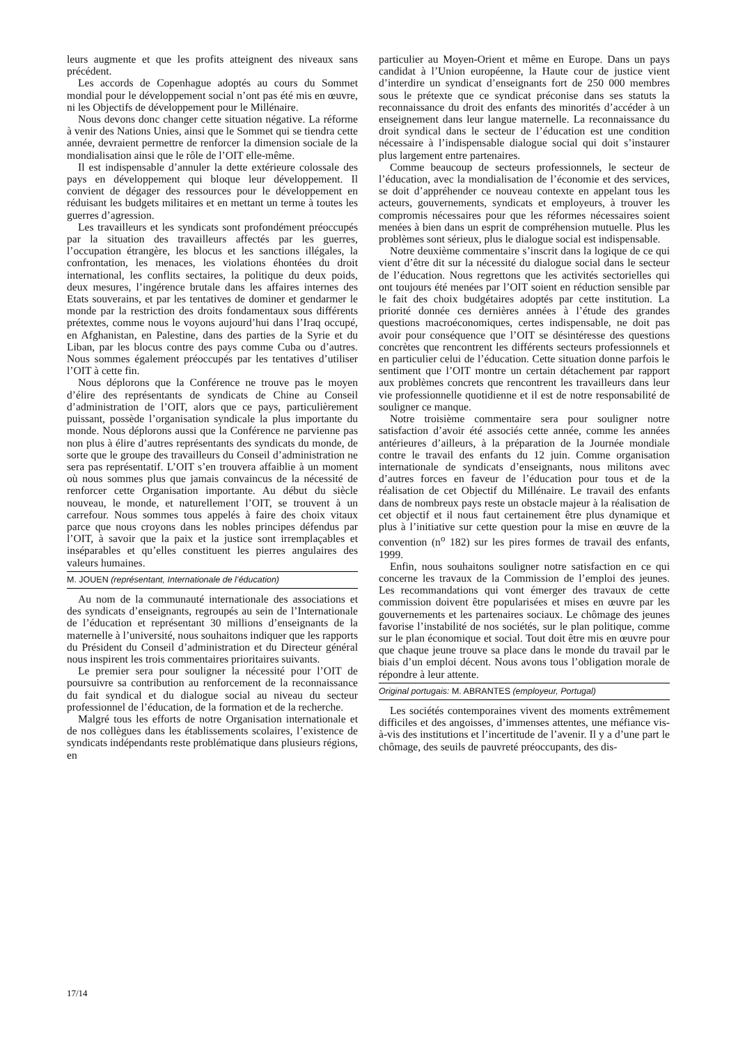leurs augmente et que les profits atteignent des niveaux sans précédent.
Les accords de Copenhague adoptés au cours du Sommet mondial pour le développement social n’ont pas été mis en œuvre, ni les Objectifs de développement pour le Millénaire.
Nous devons donc changer cette situation négative. La réforme à venir des Nations Unies, ainsi que le Sommet qui se tiendra cette année, devraient permettre de renforcer la dimension sociale de la mondialisation ainsi que le rôle de l’OIT elle-même.
Il est indispensable d’annuler la dette extérieure colossale des pays en développement qui bloque leur développement. Il convient de dégager des ressources pour le développement en réduisant les budgets militaires et en mettant un terme à toutes les guerres d’agression.
Les travailleurs et les syndicats sont profondément préoccupés par la situation des travailleurs affectés par les guerres, l’occupation étrangère, les blocus et les sanctions illégales, la confrontation, les menaces, les violations éhontées du droit international, les conflits sectaires, la politique du deux poids, deux mesures, l’ingérence brutale dans les affaires internes des Etats souverains, et par les tentatives de dominer et gendarmer le monde par la restriction des droits fondamentaux sous différents prétextes, comme nous le voyons aujourd’hui dans l’Iraq occupé, en Afghanistan, en Palestine, dans des parties de la Syrie et du Liban, par les blocus contre des pays comme Cuba ou d’autres. Nous sommes également préoccupés par les tentatives d’utiliser l’OIT à cette fin.
Nous déplorons que la Conférence ne trouve pas le moyen d’élire des représentants de syndicats de Chine au Conseil d’administration de l’OIT, alors que ce pays, particulièrement puissant, possède l’organisation syndicale la plus importante du monde. Nous déplorons aussi que la Conférence ne parvienne pas non plus à élire d’autres représentants des syndicats du monde, de sorte que le groupe des travailleurs du Conseil d’administration ne sera pas représentatif. L’OIT s’en trouvera affaiblie à un moment où nous sommes plus que jamais convaincus de la nécessité de renforcer cette Organisation importante. Au début du siècle nouveau, le monde, et naturellement l’OIT, se trouvent à un carrefour. Nous sommes tous appelés à faire des choix vitaux parce que nous croyons dans les nobles principes défendus par l’OIT, à savoir que la paix et la justice sont irremplaçables et inséparables et qu’elles constituent les pierres angulaires des valeurs humaines.
M. JOUEN (représentant, Internationale de l’éducation)
Au nom de la communauté internationale des associations et des syndicats d’enseignants, regroupés au sein de l’Internationale de l’éducation et représentant 30 millions d’enseignants de la maternelle à l’université, nous souhaitons indiquer que les rapports du Président du Conseil d’administration et du Directeur général nous inspirent les trois commentaires prioritaires suivants.
Le premier sera pour souligner la nécessité pour l’OIT de poursuivre sa contribution au renforcement de la reconnaissance du fait syndical et du dialogue social au niveau du secteur professionnel de l’éducation, de la formation et de la recherche.
Malgré tous les efforts de notre Organisation internationale et de nos collègues dans les établissements scolaires, l’existence de syndicats indépendants reste problématique dans plusieurs régions, en
particulier au Moyen-Orient et même en Europe. Dans un pays candidat à l’Union européenne, la Haute cour de justice vient d’interdire un syndicat d’enseignants fort de 250 000 membres sous le prétexte que ce syndicat préconise dans ses statuts la reconnaissance du droit des enfants des minorités d’accéder à un enseignement dans leur langue maternelle. La reconnaissance du droit syndical dans le secteur de l’éducation est une condition nécessaire à l’indispensable dialogue social qui doit s’instaurer plus largement entre partenaires.
Comme beaucoup de secteurs professionnels, le secteur de l’éducation, avec la mondialisation de l’économie et des services, se doit d’appréhender ce nouveau contexte en appelant tous les acteurs, gouvernements, syndicats et employeurs, à trouver les compromis nécessaires pour que les réformes nécessaires soient menées à bien dans un esprit de compréhension mutuelle. Plus les problèmes sont sérieux, plus le dialogue social est indispensable.
Notre deuxième commentaire s’inscrit dans la logique de ce qui vient d’être dit sur la nécessité du dialogue social dans le secteur de l’éducation. Nous regrettons que les activités sectorielles qui ont toujours été menées par l’OIT soient en réduction sensible par le fait des choix budgétaires adoptés par cette institution. La priorité donnée ces dernières années à l’étude des grandes questions macroéconomiques, certes indispensable, ne doit pas avoir pour conséquence que l’OIT se désintéresse des questions concrètes que rencontrent les différents secteurs professionnels et en particulier celui de l’éducation. Cette situation donne parfois le sentiment que l’OIT montre un certain détachement par rapport aux problèmes concrets que rencontrent les travailleurs dans leur vie professionnelle quotidienne et il est de notre responsabilité de souligner ce manque.
Notre troisième commentaire sera pour souligner notre satisfaction d’avoir été associés cette année, comme les années antérieures d’ailleurs, à la préparation de la Journée mondiale contre le travail des enfants du 12 juin. Comme organisation internationale de syndicats d’enseignants, nous militons avec d’autres forces en faveur de l’éducation pour tous et de la réalisation de cet Objectif du Millénaire. Le travail des enfants dans de nombreux pays reste un obstacle majeur à la réalisation de cet objectif et il nous faut certainement être plus dynamique et plus à l’initiative sur cette question pour la mise en œuvre de la convention (n<sup>o</sup> 182) sur les pires formes de travail des enfants, 1999.
Enfin, nous souhaitons souligner notre satisfaction en ce qui concerne les travaux de la Commission de l’emploi des jeunes. Les recommandations qui vont émerger des travaux de cette commission doivent être popularisées et mises en œuvre par les gouvernements et les partenaires sociaux. Le chômage des jeunes favorise l’instabilité de nos sociétés, sur le plan politique, comme sur le plan économique et social. Tout doit être mis en œuvre pour que chaque jeune trouve sa place dans le monde du travail par le biais d’un emploi décent. Nous avons tous l’obligation morale de répondre à leur attente.
Original portugais: M. ABRANTES (employeur, Portugal)
Les sociétés contemporaines vivent des moments extrêmement difficiles et des angoisses, d’immenses attentes, une méfiance vis-à-vis des institutions et l’incertitude de l’avenir. Il y a d’une part le chômage, des seuils de pauvreté préoccupants, des dis-
17/14